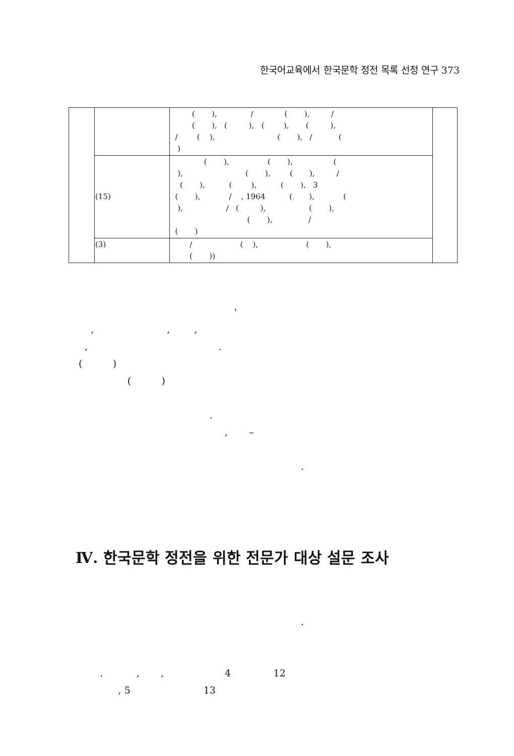한국어교육에서 한국문학 정전 목록 선정 연구 373
| | | ( ), / ( ), / ( ), ( ), ( ), ( ), / ( ), ( ), / ( ) | |
| | (15) | ( ), ( ), ( ), ( ), ( ), / ( ), ( ), ( ), 3 ( ), / , 1964 ( ), ( ), / ( ), ( ), ( ), / ( ) | |
| | (3) | / ( ), ( ), ( )) | |
‘ , , , , . ( ) ( ) . , – .
Ⅳ. 한국문학 정전을 위한 전문가 대상 설문 조사
. . , , 4 12 , 5 13